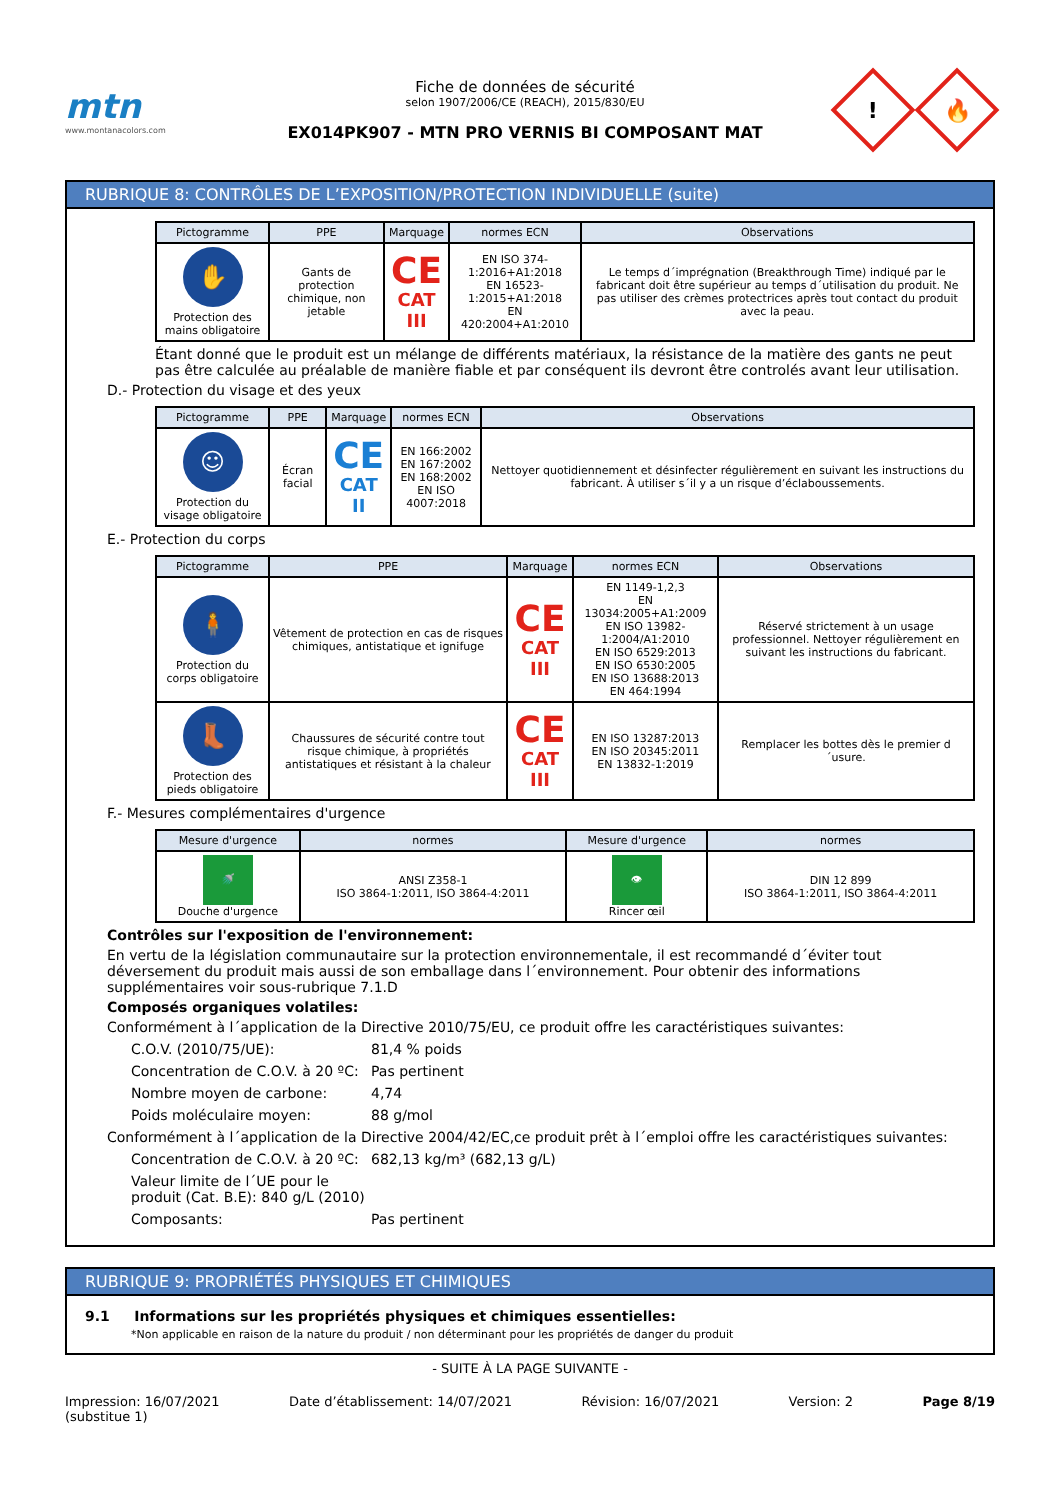mtn
www.montanacolors.com
Fiche de données de sécurité
selon 1907/2006/CE (REACH), 2015/830/EU
EX014PK907 - MTN PRO VERNIS BI COMPOSANT MAT
!
🔥
RUBRIQUE 8: CONTRÔLES DE L’EXPOSITION/PROTECTION INDIVIDUELLE (suite)
| Pictogramme | PPE | Marquage | normes ECN | Observations |
| --- | --- | --- | --- | --- |
| ✋ Protection des mains obligatoire | Gants de protection chimique, non jetable | CE CAT III | EN ISO 374-1:2016+A1:2018 EN 16523-1:2015+A1:2018 EN 420:2004+A1:2010 | Le temps d´imprégnation (Breakthrough Time) indiqué par le fabricant doit être supérieur au temps d´utilisation du produit. Ne pas utiliser des crèmes protectrices après tout contact du produit avec la peau. |
Étant donné que le produit est un mélange de différents matériaux, la résistance de la matière des gants ne peut pas être calculée au préalable de manière fiable et par conséquent ils devront être controlés avant leur utilisation.
D.- Protection du visage et des yeux
| Pictogramme | PPE | Marquage | normes ECN | Observations |
| --- | --- | --- | --- | --- |
| ☺ Protection du visage obligatoire | Écran facial | CE CAT II | EN 166:2002 EN 167:2002 EN 168:2002 EN ISO 4007:2018 | Nettoyer quotidiennement et désinfecter régulièrement en suivant les instructions du fabricant. À utiliser s´il y a un risque d’éclaboussements. |
E.- Protection du corps
| Pictogramme | PPE | Marquage | normes ECN | Observations |
| --- | --- | --- | --- | --- |
| 🧍 Protection du corps obligatoire | Vêtement de protection en cas de risques chimiques, antistatique et ignifuge | CE CAT III | EN 1149-1,2,3 EN 13034:2005+A1:2009 EN ISO 13982-1:2004/A1:2010 EN ISO 6529:2013 EN ISO 6530:2005 EN ISO 13688:2013 EN 464:1994 | Réservé strictement à un usage professionnel. Nettoyer régulièrement en suivant les instructions du fabricant. |
| 👢 Protection des pieds obligatoire | Chaussures de sécurité contre tout risque chimique, à propriétés antistatiques et résistant à la chaleur | CE CAT III | EN ISO 13287:2013 EN ISO 20345:2011 EN 13832-1:2019 | Remplacer les bottes dès le premier d´usure. |
F.- Mesures complémentaires d'urgence
| Mesure d'urgence | normes | Mesure d'urgence | normes |
| --- | --- | --- | --- |
| 🚿 Douche d'urgence | ANSI Z358-1 ISO 3864-1:2011, ISO 3864-4:2011 | 👁 Rincer œil | DIN 12 899 ISO 3864-1:2011, ISO 3864-4:2011 |
Contrôles sur l'exposition de l'environnement:
En vertu de la législation communautaire sur la protection environnementale, il est recommandé d´éviter tout déversement du produit mais aussi de son emballage dans l´environnement. Pour obtenir des informations supplémentaires voir sous-rubrique 7.1.D
Composés organiques volatiles:
Conformément à l´application de la Directive 2010/75/EU, ce produit offre les caractéristiques suivantes:
C.O.V. (2010/75/UE): 81,4 % poids
Concentration de C.O.V. à 20 ºC: Pas pertinent
Nombre moyen de carbone: 4,74
Poids moléculaire moyen: 88 g/mol
Conformément à l´application de la Directive 2004/42/EC,ce produit prêt à l´emploi offre les caractéristiques suivantes:
Concentration de C.O.V. à 20 ºC: 682,13 kg/m³ (682,13 g/L)
Valeur limite de l´UE pour le produit (Cat. B.E): 840 g/L (2010)
Composants: Pas pertinent
RUBRIQUE 9: PROPRIÉTÉS PHYSIQUES ET CHIMIQUES
9.1 Informations sur les propriétés physiques et chimiques essentielles:
*Non applicable en raison de la nature du produit / non déterminant pour les propriétés de danger du produit
- SUITE À LA PAGE SUIVANTE -
Impression: 16/07/2021
(substitue 1) Date d’établissement: 14/07/2021 Révision: 16/07/2021 Version: 2 Page 8/19